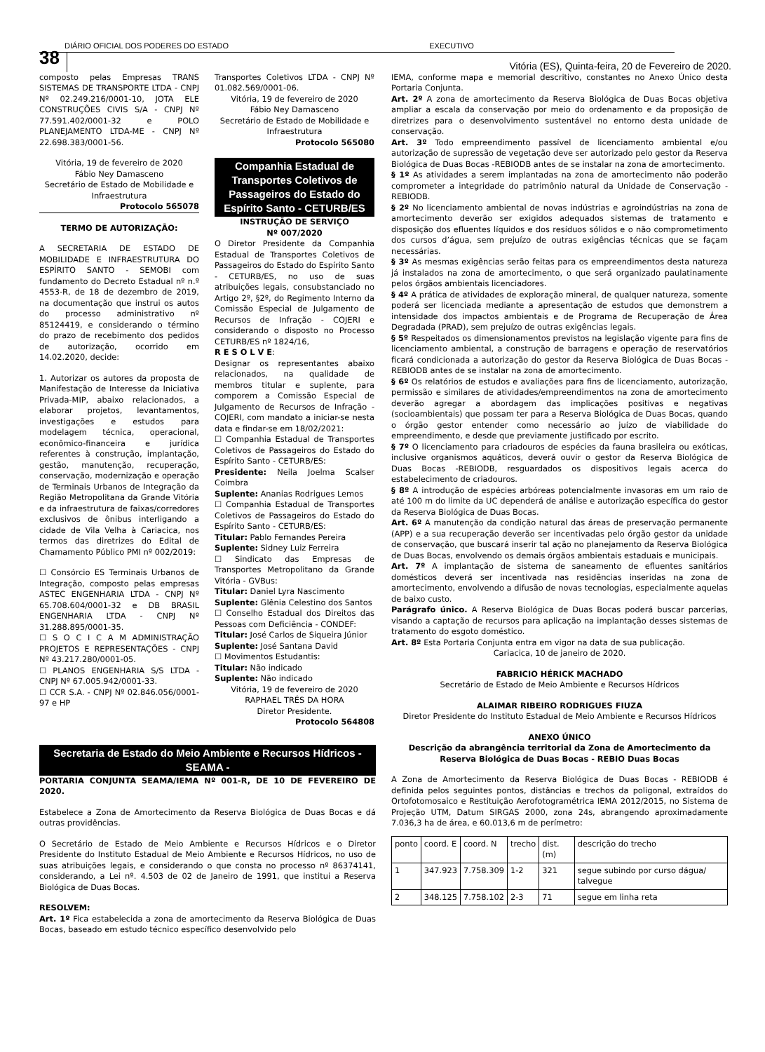DIÁRIO OFICIAL DOS PODERES DO ESTADO EXECUTIVO
38 Vitória (ES), Quinta-feira, 20 de Fevereiro de 2020.
composto pelas Empresas TRANS SISTEMAS DE TRANSPORTE LTDA - CNPJ Nº 02.249.216/0001-10, JOTA ELE CONSTRUÇÕES CIVIS S/A - CNPJ Nº 77.591.402/0001-32 e POLO PLANEJAMENTO LTDA-ME - CNPJ Nº 22.698.383/0001-56.
Vitória, 19 de fevereiro de 2020
Fábio Ney Damasceno
Secretário de Estado de Mobilidade e Infraestrutura
Protocolo 565078
TERMO DE AUTORIZAÇÃO:
A SECRETARIA DE ESTADO DE MOBILIDADE E INFRAESTRUTURA DO ESPÍRITO SANTO - SEMOBI com fundamento do Decreto Estadual nº n.º 4553-R, de 18 de dezembro de 2019, na documentação que instrui os autos do processo administrativo nº 85124419, e considerando o término do prazo de recebimento dos pedidos de autorização, ocorrido em 14.02.2020, decide:
1. Autorizar os autores da proposta de Manifestação de Interesse da Iniciativa Privada-MIP, abaixo relacionados, a elaborar projetos, levantamentos, investigações e estudos para modelagem técnica, operacional, econômico-financeira e jurídica referentes à construção, implantação, gestão, manutenção, recuperação, conservação, modernização e operação de Terminais Urbanos de Integração da Região Metropolitana da Grande Vitória e da infraestrutura de faixas/corredores exclusivos de ônibus interligando a cidade de Vila Velha à Cariacica, nos termos das diretrizes do Edital de Chamamento Público PMI nº 002/2019:
☐ Consórcio ES Terminais Urbanos de Integração, composto pelas empresas ASTEC ENGENHARIA LTDA - CNPJ Nº 65.708.604/0001-32 e DB BRASIL ENGENHARIA LTDA - CNPJ Nº 31.288.895/0001-35.
☐ S O C I C A M ADMINISTRAÇÃO PROJETOS E REPRESENTAÇÕES - CNPJ Nº 43.217.280/0001-05.
☐ PLANOS ENGENHARIA S/S LTDA - CNPJ Nº 67.005.942/0001-33.
☐ CCR S.A. - CNPJ Nº 02.846.056/0001-97 e HP
Transportes Coletivos LTDA - CNPJ Nº 01.082.569/0001-06.
Vitória, 19 de fevereiro de 2020
Fábio Ney Damasceno
Secretário de Estado de Mobilidade e Infraestrutura
Protocolo 565080
Companhia Estadual de Transportes Coletivos de Passageiros do Estado do Espírito Santo - CETURB/ES
INSTRUÇÃO DE SERVIÇO
Nº 007/2020
O Diretor Presidente da Companhia Estadual de Transportes Coletivos de Passageiros do Estado do Espírito Santo - CETURB/ES, no uso de suas atribuições legais, consubstanciado no Artigo 2º, §2º, do Regimento Interno da Comissão Especial de Julgamento de Recursos de Infração - COJERI e considerando o disposto no Processo CETURB/ES nº 1824/16,
R E S O L V E:
Designar os representantes abaixo relacionados, na qualidade de membros titular e suplente, para comporem a Comissão Especial de Julgamento de Recursos de Infração - COJERI, com mandato a iniciar-se nesta data e findar-se em 18/02/2021:
☐ Companhia Estadual de Transportes Coletivos de Passageiros do Estado do Espírito Santo - CETURB/ES:
Presidente: Neila Joelma Scalser Coimbra
Suplente: Ananias Rodrigues Lemos
☐ Companhia Estadual de Transportes Coletivos de Passageiros do Estado do Espírito Santo - CETURB/ES:
Titular: Pablo Fernandes Pereira
Suplente: Sidney Luiz Ferreira
☐ Sindicato das Empresas de Transportes Metropolitano da Grande Vitória - GVBus:
Titular: Daniel Lyra Nascimento
Suplente: Glênia Celestino dos Santos
☐ Conselho Estadual dos Direitos das Pessoas com Deficiência - CONDEF:
Titular: José Carlos de Siqueira Júnior
Suplente: José Santana David
☐ Movimentos Estudantis:
Titular: Não indicado
Suplente: Não indicado
Vitória, 19 de fevereiro de 2020
RAPHAEL TRÉS DA HORA
Diretor Presidente.
Protocolo 564808
Secretaria de Estado do Meio Ambiente e Recursos Hídricos - SEAMA -
PORTARIA CONJUNTA SEAMA/IEMA Nº 001-R, DE 10 DE FEVEREIRO DE 2020.
Estabelece a Zona de Amortecimento da Reserva Biológica de Duas Bocas e dá outras providências.
O Secretário de Estado de Meio Ambiente e Recursos Hídricos e o Diretor Presidente do Instituto Estadual de Meio Ambiente e Recursos Hídricos, no uso de suas atribuições legais, e considerando o que consta no processo nº 86374141, considerando, a Lei nº. 4.503 de 02 de Janeiro de 1991, que institui a Reserva Biológica de Duas Bocas.
RESOLVEM:
Art. 1º Fica estabelecida a zona de amortecimento da Reserva Biológica de Duas Bocas, baseado em estudo técnico específico desenvolvido pelo
IEMA, conforme mapa e memorial descritivo, constantes no Anexo Único desta Portaria Conjunta.
Art. 2º A zona de amortecimento da Reserva Biológica de Duas Bocas objetiva ampliar a escala da conservação por meio do ordenamento e da proposição de diretrizes para o desenvolvimento sustentável no entorno desta unidade de conservação.
Art. 3º Todo empreendimento passível de licenciamento ambiental e/ou autorização de supressão de vegetação deve ser autorizado pelo gestor da Reserva Biológica de Duas Bocas -REBIODB antes de se instalar na zona de amortecimento.
§ 1º As atividades a serem implantadas na zona de amortecimento não poderão comprometer a integridade do patrimônio natural da Unidade de Conservação -REBIODB.
§ 2º No licenciamento ambiental de novas indústrias e agroindústrias na zona de amortecimento deverão ser exigidos adequados sistemas de tratamento e disposição dos efluentes líquidos e dos resíduos sólidos e o não comprometimento dos cursos d’água, sem prejuízo de outras exigências técnicas que se façam necessárias.
§ 3º As mesmas exigências serão feitas para os empreendimentos desta natureza já instalados na zona de amortecimento, o que será organizado paulatinamente pelos órgãos ambientais licenciadores.
§ 4º A prática de atividades de exploração mineral, de qualquer natureza, somente poderá ser licenciada mediante a apresentação de estudos que demonstrem a intensidade dos impactos ambientais e de Programa de Recuperação de Área Degradada (PRAD), sem prejuízo de outras exigências legais.
§ 5º Respeitados os dimensionamentos previstos na legislação vigente para fins de licenciamento ambiental, a construção de barragens e operação de reservatórios ficará condicionada a autorização do gestor da Reserva Biológica de Duas Bocas -REBIODB antes de se instalar na zona de amortecimento.
§ 6º Os relatórios de estudos e avaliações para fins de licenciamento, autorização, permissão e similares de atividades/empreendimentos na zona de amortecimento deverão agregar a abordagem das implicações positivas e negativas (socioambientais) que possam ter para a Reserva Biológica de Duas Bocas, quando o órgão gestor entender como necessário ao juízo de viabilidade do empreendimento, e desde que previamente justificado por escrito.
§ 7º O licenciamento para criadouros de espécies da fauna brasileira ou exóticas, inclusive organismos aquáticos, deverá ouvir o gestor da Reserva Biológica de Duas Bocas -REBIODB, resguardados os dispositivos legais acerca do estabelecimento de criadouros.
§ 8º A introdução de espécies arbóreas potencialmente invasoras em um raio de até 100 m do limite da UC dependerá de análise e autorização específica do gestor da Reserva Biológica de Duas Bocas.
Art. 6º A manutenção da condição natural das áreas de preservação permanente (APP) e a sua recuperação deverão ser incentivadas pelo órgão gestor da unidade de conservação, que buscará inserir tal ação no planejamento da Reserva Biológica de Duas Bocas, envolvendo os demais órgãos ambientais estaduais e municipais.
Art. 7º A implantação de sistema de saneamento de efluentes sanitários domésticos deverá ser incentivada nas residências inseridas na zona de amortecimento, envolvendo a difusão de novas tecnologias, especialmente aquelas de baixo custo.
Parágrafo único. A Reserva Biológica de Duas Bocas poderá buscar parcerias, visando a captação de recursos para aplicação na implantação desses sistemas de tratamento do esgoto doméstico.
Art. 8º Esta Portaria Conjunta entra em vigor na data de sua publicação.
Cariacica, 10 de janeiro de 2020.
FABRICIO HÉRICK MACHADO
Secretário de Estado de Meio Ambiente e Recursos Hídricos
ALAIMAR RIBEIRO RODRIGUES FIUZA
Diretor Presidente do Instituto Estadual de Meio Ambiente e Recursos Hídricos
ANEXO ÚNICO
Descrição da abrangência territorial da Zona de Amortecimento da Reserva Biológica de Duas Bocas - REBIO Duas Bocas
A Zona de Amortecimento da Reserva Biológica de Duas Bocas - REBIODB é definida pelos seguintes pontos, distâncias e trechos da poligonal, extraídos do Ortofotomosaico e Restituição Aerofotogramétrica IEMA 2012/2015, no Sistema de Projeção UTM, Datum SIRGAS 2000, zona 24s, abrangendo aproximadamente 7.036,3 ha de área, e 60.013,6 m de perímetro:
| ponto | coord. E | coord. N | trecho | dist.(m) | descrição do trecho |
| 1 | 347.923 | 7.758.309 | 1-2 | 321 | segue subindo por curso dágua/ talvegue |
| 2 | 348.125 | 7.758.102 | 2-3 | 71 | segue em linha reta |